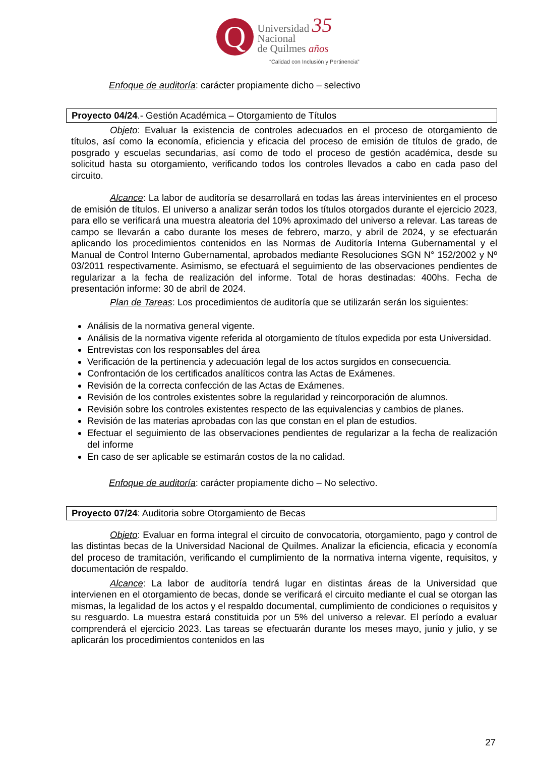Q
Universidad 35
Nacional
de Quilmes años
“Calidad con Inclusión y Pertinencia”
Enfoque de auditoría: carácter propiamente dicho – selectivo
Proyecto 04/24.- Gestión Académica – Otorgamiento de Títulos
Objeto: Evaluar la existencia de controles adecuados en el proceso de otorgamiento de títulos, así como la economía, eficiencia y eficacia del proceso de emisión de títulos de grado, de posgrado y escuelas secundarias, así como de todo el proceso de gestión académica, desde su solicitud hasta su otorgamiento, verificando todos los controles llevados a cabo en cada paso del circuito.
Alcance: La labor de auditoría se desarrollará en todas las áreas intervinientes en el proceso de emisión de títulos. El universo a analizar serán todos los títulos otorgados durante el ejercicio 2023, para ello se verificará una muestra aleatoria del 10% aproximado del universo a relevar. Las tareas de campo se llevarán a cabo durante los meses de febrero, marzo, y abril de 2024, y se efectuarán aplicando los procedimientos contenidos en las Normas de Auditoría Interna Gubernamental y el Manual de Control Interno Gubernamental, aprobados mediante Resoluciones SGN N° 152/2002 y Nº 03/2011 respectivamente. Asimismo, se efectuará el seguimiento de las observaciones pendientes de regularizar a la fecha de realización del informe. Total de horas destinadas: 400hs. Fecha de presentación informe: 30 de abril de 2024.
Plan de Tareas: Los procedimientos de auditoría que se utilizarán serán los siguientes:
Análisis de la normativa general vigente.
Análisis de la normativa vigente referida al otorgamiento de títulos expedida por esta Universidad.
Entrevistas con los responsables del área
Verificación de la pertinencia y adecuación legal de los actos surgidos en consecuencia.
Confrontación de los certificados analíticos contra las Actas de Exámenes.
Revisión de la correcta confección de las Actas de Exámenes.
Revisión de los controles existentes sobre la regularidad y reincorporación de alumnos.
Revisión sobre los controles existentes respecto de las equivalencias y cambios de planes.
Revisión de las materias aprobadas con las que constan en el plan de estudios.
Efectuar el seguimiento de las observaciones pendientes de regularizar a la fecha de realización del informe
En caso de ser aplicable se estimarán costos de la no calidad.
Enfoque de auditoría: carácter propiamente dicho – No selectivo.
Proyecto 07/24: Auditoria sobre Otorgamiento de Becas
Objeto: Evaluar en forma integral el circuito de convocatoria, otorgamiento, pago y control de las distintas becas de la Universidad Nacional de Quilmes. Analizar la eficiencia, eficacia y economía del proceso de tramitación, verificando el cumplimiento de la normativa interna vigente, requisitos, y documentación de respaldo.
Alcance: La labor de auditoría tendrá lugar en distintas áreas de la Universidad que intervienen en el otorgamiento de becas, donde se verificará el circuito mediante el cual se otorgan las mismas, la legalidad de los actos y el respaldo documental, cumplimiento de condiciones o requisitos y su resguardo. La muestra estará constituida por un 5% del universo a relevar. El período a evaluar comprenderá el ejercicio 2023. Las tareas se efectuarán durante los meses mayo, junio y julio, y se aplicarán los procedimientos contenidos en las
27